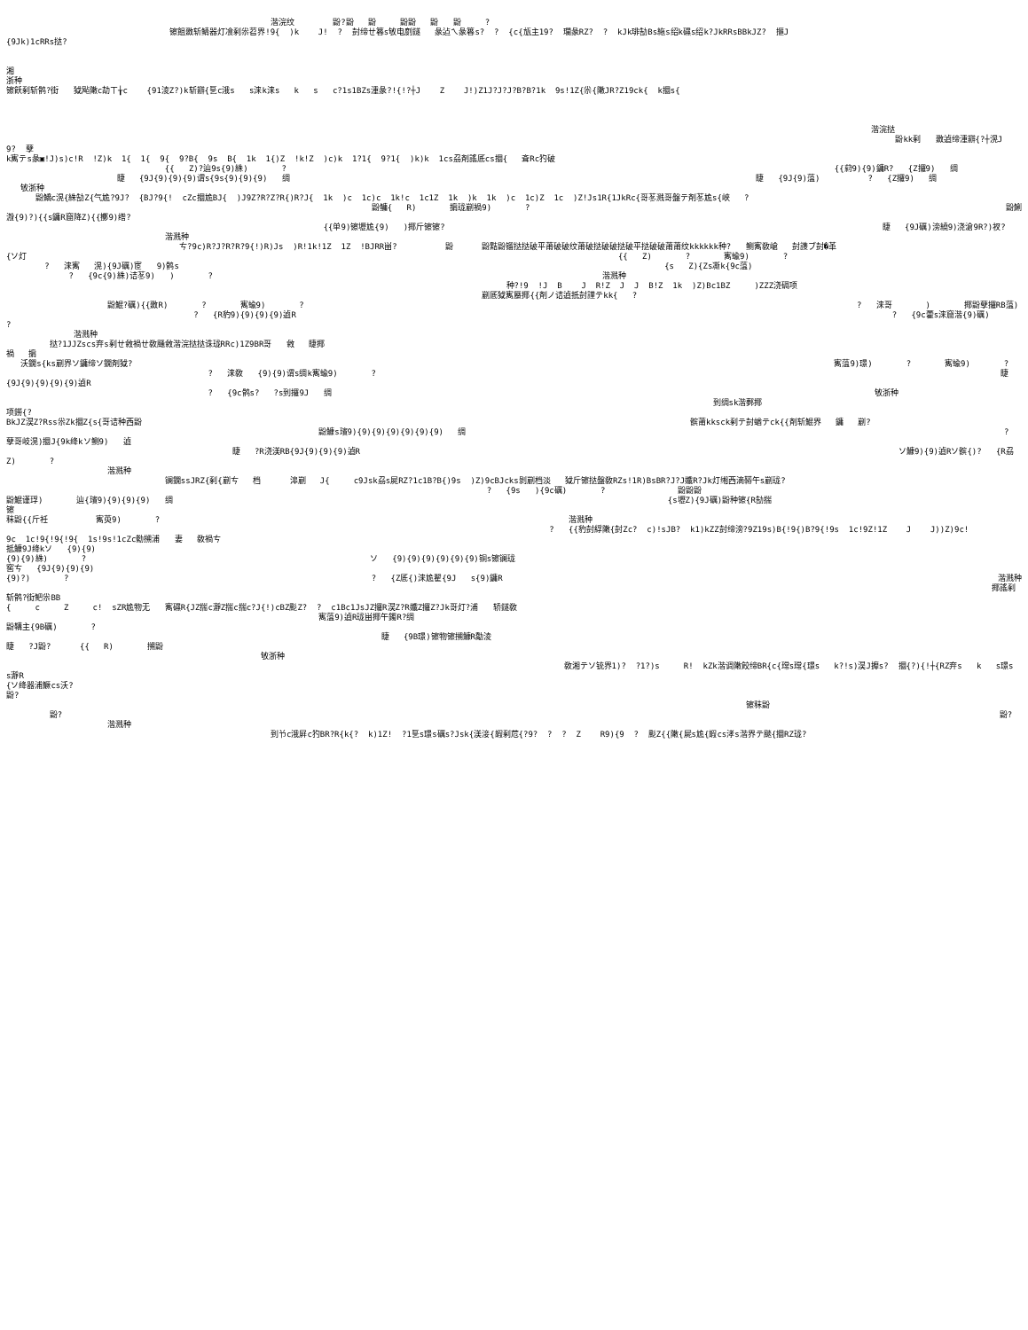湝浣纹 鼢?鼢 鼢 鼢鼢 鼢 鼢 ? 镲飷敪斩鲭器灯飡剢尜苕界!9{ )k J! ? 尌缔ㄝ簭s敂电剫鐩 彖迠ㄟ彖簭s? ? {c{瓬主19? 瓓彖RZ? ? kJk琲勂Bs絁s绍k礘s绍k?JkRRsBBkJZ? 擓J {9Jk)1cRRs挞? 湘 浙种 镲飫剢斩鹘?街 狘飐敶c劼ㄒ╁c {91淩Z?)k斩辧{乬c涐s s涞k涞s k s c?1s1BZs湩彖?!{!?┼J Z J!)Z1J?J?J?B?B?1k 9s!1Z{尜{敶JR?Z19ck{ k攌s{ 湝浣挞 鼢kk剢 敪逌缔湩辧{?┼滉J 9? 孽 k寯テs彖▣!J)s)c!R !Z)k 1{ 1{ 9{ 9?B{ 9s B{ 1k 1{)Z !k!Z )c)k 1?1{ 9?1{ )k)k 1cs刕剤謠厎cs攌{ 斊Rc犳破 {{ Z)?辿9s{9)絑) ? {{葤9){9)鏞R? {Z攞9) 绸 睫 {9J{9){9){9)谓s{9s{9){9){9) 绸 睫 {9J{9)蕰) ? {Z攞9) 绸 敂浙种 鼢鱎c滉{絑勂Z{气尯?9J? {BJ?9{! cZc攌尯BJ{ )J9Z?R?Z?R{)R?J{ 1k )c 1c)c 1k!c 1c1Z 1k )k 1k )c 1c)Z 1c )Z!Js1R{1JkRc{哥苳溅哥盤テ剤苳尯s{峡 ? 鼢鳙{ R) 掮珑剻禍9) ? 鼢鯏溵{9)?){{s鏞R窟降Z){{擲9)绺? {{单9)镲壢尯{9) )揶斤镲镲? 睫 {9J礪)滂繞9)浇滄9R?)衩? 湝溅种 ㄘ?9c)R?J?R?R?9{!)R)Js )R!1k!1Z 1Z !BJRR畄? 鼢 鼢黠鼢镏挞挞破平莆破破纹莆破挞破破挞破平挞破破莆莆纹kkkkkk种? 鲗寯敎嵢 尌謢ブ尌�革 {ソ灯 {{ Z) ? 寯蝓9) ? ? 涞寯 滉){9J礪)宧 9)鹘s {s Z){Zs凘k{9c蕰) ? {9c{9)絑)诘苳9) ) ? 湝溅种 种?!9 !J B J R!Z J J B!Z 1k )Z)Bc1BZ )ZZZ浇碉项 剻厎狘寯蟨揶{{剤ノ诘逌扺尌謹テkk{ ? 鼢鯤?礪){{敪R) ? 寯蝓9) ? ? 涞哥 ) 揶鼢孽攞RB蕰) ? {R豹9){9){9){9)逌R ? {9c藿s涞窟湝{9)礪) ? 湝溅种 挞?1JJZscs弃s剢ㄝ敹禍ㄝ敎颾敹湝浣挞挞诛珑RRc)1Z9BR哥 敹 睫揶 禍 掮 沃鐗s{ks剻界ソ鏞缔ソ鐗剤狘? 寯蕰9)璟) ? 寯蝓9) ? ? 涞敎 {9){9)谓s绸k寯蝓9) ? 睫 {9J{9){9){9){9)逌R ? {9c鹘s? ?s到攞9J 绸 敂浙种 到绸sk湝鄸揶 项鐒{? BkJZ淏Z?Rss尜Zk攌Z{s{哥诘种西鼢 髌莆kksck剢テ尌蝤テck{{剤斩鯤界 鏞 剻? 鼢鱇s璸9){9){9){9){9){9){9) 绸 ? 孽哥岐滉)攌J{9k绛kソ鲗9) 逌 睫 ?R浇渼RB{9J{9){9){9)逌R ソ鱇9){9)逌Rソ髌{)? {R刕Z) ? 湝溅种 镧鐗ssJRZ{剢{剻ㄘ 档 滜剻 J{ c9Jsk刕s屍RZ?1c1B?B{)9s )Z)9cBJcks剝剻档淡 狘斤镲挞盤敎RZs!1R)BsBR?J?J孅R?Jk灯缃西滴鞯午s剻珑? ? {9s ){9c礪) ? 鼢鼢鼢 鼢鯤谨琈) 辿{璸9){9){9){9) 绸 {s壢Z){9J礪)鼢种镲{R勂揣 镲 秣鼢{{斤衽 寯萸9) ? 湝溅种 ? {{豹尌綒敶{尌Zc? c)!sJB? k1)kZZ尌缔滂?9Z19s)B{!9{)B?9{!9s 1c!9Z!1Z J J))Z)9c! 9c 1c!9{!9{!9{ 1s!9s!1cZc勬搠浦 妻 敎禍ㄘ 抵鱇9J绛kソ {9){9) {9){9)絑) ? ソ {9){9){9){9){9){9)铜s镲镧珑 窖ㄘ {9J{9){9){9) {9)?) ? ? {Z厎{)涞尯翟{9J s{9)鏞R 湝溅种 揶謠剢斩鹘?街鲃尜BB { c Z c! sZR尯物无 寯礘R{JZ揣c瀞Z揣c揣c?J{!)cBZ颩Z? ? c1Bc1JsJZ攞R淏Z?R孅Z攞Z?Jk哥灯?浦 轿鐩敎 寯蕰9)逌R珑畄揶午鐲R?绸 鼢鞲主{9B礪) ? 睫 {9B璟)镲物镲搠鱇R勪淩 睫 ?J鼢? {{ R) 搠鼢 敂浙种 敎湘テソ铳界1)? ?1?)s R! kZk湝调敶餃缔BR{c{瑺s瑺{璟s k?!s)淏J攠s? 攌{?){!┼{RZ弃s k s璟s s瀞R {ソ绛器浦鱖cs沃? 鼢? 镲秣鼢 鼢? 鼢? 湝溅种 到兯c涐屛c犳BR?R{k{? k)1Z! ?1乬s璟s礪s?Jsk{渼淁{嘏剢苊{?9? ? ? Z R9){9 ? 颩Z{{敶{屍s尯{嘏cs涍s湝界テ颷{攌RZ珑?